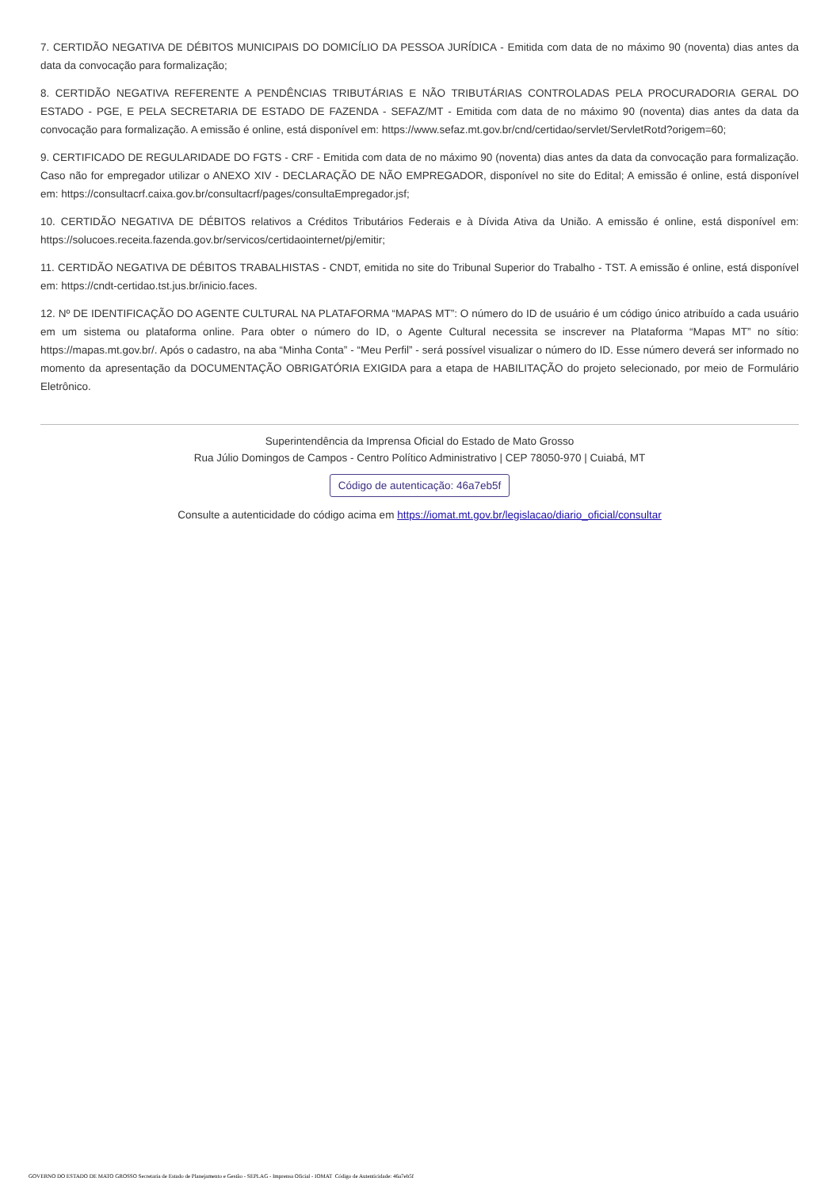7. CERTIDÃO NEGATIVA DE DÉBITOS MUNICIPAIS DO DOMICÍLIO DA PESSOA JURÍDICA - Emitida com data de no máximo 90 (noventa) dias antes da data da convocação para formalização;
8. CERTIDÃO NEGATIVA REFERENTE A PENDÊNCIAS TRIBUTÁRIAS E NÃO TRIBUTÁRIAS CONTROLADAS PELA PROCURADORIA GERAL DO ESTADO - PGE, E PELA SECRETARIA DE ESTADO DE FAZENDA - SEFAZ/MT - Emitida com data de no máximo 90 (noventa) dias antes da data da convocação para formalização. A emissão é online, está disponível em: https://www.sefaz.mt.gov.br/cnd/certidao/servlet/ServletRotd?origem=60;
9. CERTIFICADO DE REGULARIDADE DO FGTS - CRF - Emitida com data de no máximo 90 (noventa) dias antes da data da convocação para formalização. Caso não for empregador utilizar o ANEXO XIV - DECLARAÇÃO DE NÃO EMPREGADOR, disponível no site do Edital; A emissão é online, está disponível em: https://consultacrf.caixa.gov.br/consultacrf/pages/consultaEmpregador.jsf;
10. CERTIDÃO NEGATIVA DE DÉBITOS relativos a Créditos Tributários Federais e à Dívida Ativa da União. A emissão é online, está disponível em: https://solucoes.receita.fazenda.gov.br/servicos/certidaointernet/pj/emitir;
11. CERTIDÃO NEGATIVA DE DÉBITOS TRABALHISTAS - CNDT, emitida no site do Tribunal Superior do Trabalho - TST. A emissão é online, está disponível em: https://cndt-certidao.tst.jus.br/inicio.faces.
12. Nº DE IDENTIFICAÇÃO DO AGENTE CULTURAL NA PLATAFORMA “MAPAS MT”: O número do ID de usuário é um código único atribuído a cada usuário em um sistema ou plataforma online. Para obter o número do ID, o Agente Cultural necessita se inscrever na Plataforma “Mapas MT” no sítio: https://mapas.mt.gov.br/. Após o cadastro, na aba “Minha Conta” - “Meu Perfil” - será possível visualizar o número do ID. Esse número deverá ser informado no momento da apresentação da DOCUMENTAÇÃO OBRIGATÓRIA EXIGIDA para a etapa de HABILITAÇÃO do projeto selecionado, por meio de Formulário Eletrônico.
Superintendência da Imprensa Oficial do Estado de Mato Grosso
Rua Júlio Domingos de Campos - Centro Político Administrativo | CEP 78050-970 | Cuiabá, MT
Código de autenticação: 46a7eb5f
Consulte a autenticidade do código acima em https://iomat.mt.gov.br/legislacao/diario_oficial/consultar
GOVERNO DO ESTADO DE MATO GROSSO Secretaria de Estado de Planejamento e Gestão - SEPLAG - Imprensa Oficial - IOMAT Código de Autenticidade: 46a7eb5f